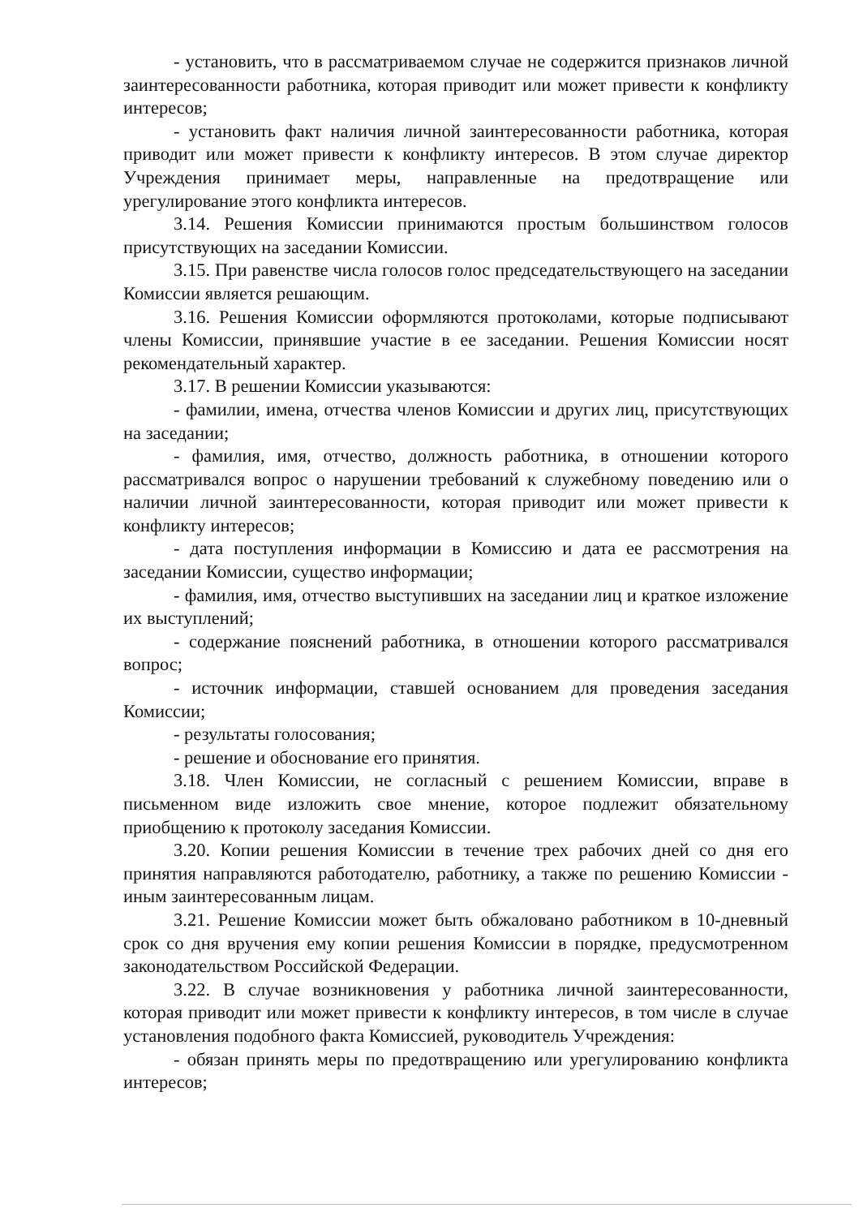- установить, что в рассматриваемом случае не содержится признаков личной заинтересованности работника, которая приводит или может привести к конфликту интересов;
- установить факт наличия личной заинтересованности работника, которая приводит или может привести к конфликту интересов. В этом случае директор Учреждения принимает меры, направленные на предотвращение или урегулирование этого конфликта интересов.
3.14. Решения Комиссии принимаются простым большинством голосов присутствующих на заседании Комиссии.
3.15. При равенстве числа голосов голос председательствующего на заседании Комиссии является решающим.
3.16. Решения Комиссии оформляются протоколами, которые подписывают члены Комиссии, принявшие участие в ее заседании. Решения Комиссии носят рекомендательный характер.
3.17. В решении Комиссии указываются:
- фамилии, имена, отчества членов Комиссии и других лиц, присутствующих на заседании;
- фамилия, имя, отчество, должность работника, в отношении которого рассматривался вопрос о нарушении требований к служебному поведению или о наличии личной заинтересованности, которая приводит или может привести к конфликту интересов;
- дата поступления информации в Комиссию и дата ее рассмотрения на заседании Комиссии, существо информации;
- фамилия, имя, отчество выступивших на заседании лиц и краткое изложение их выступлений;
- содержание пояснений работника, в отношении которого рассматривался вопрос;
- источник информации, ставшей основанием для проведения заседания Комиссии;
- результаты голосования;
- решение и обоснование его принятия.
3.18. Член Комиссии, не согласный с решением Комиссии, вправе в письменном виде изложить свое мнение, которое подлежит обязательному приобщению к протоколу заседания Комиссии.
3.20. Копии решения Комиссии в течение трех рабочих дней со дня его принятия направляются работодателю, работнику, а также по решению Комиссии - иным заинтересованным лицам.
3.21. Решение Комиссии может быть обжаловано работником в 10-дневный срок со дня вручения ему копии решения Комиссии в порядке, предусмотренном законодательством Российской Федерации.
3.22. В случае возникновения у работника личной заинтересованности, которая приводит или может привести к конфликту интересов, в том числе в случае установления подобного факта Комиссией, руководитель Учреждения:
- обязан принять меры по предотвращению или урегулированию конфликта интересов;